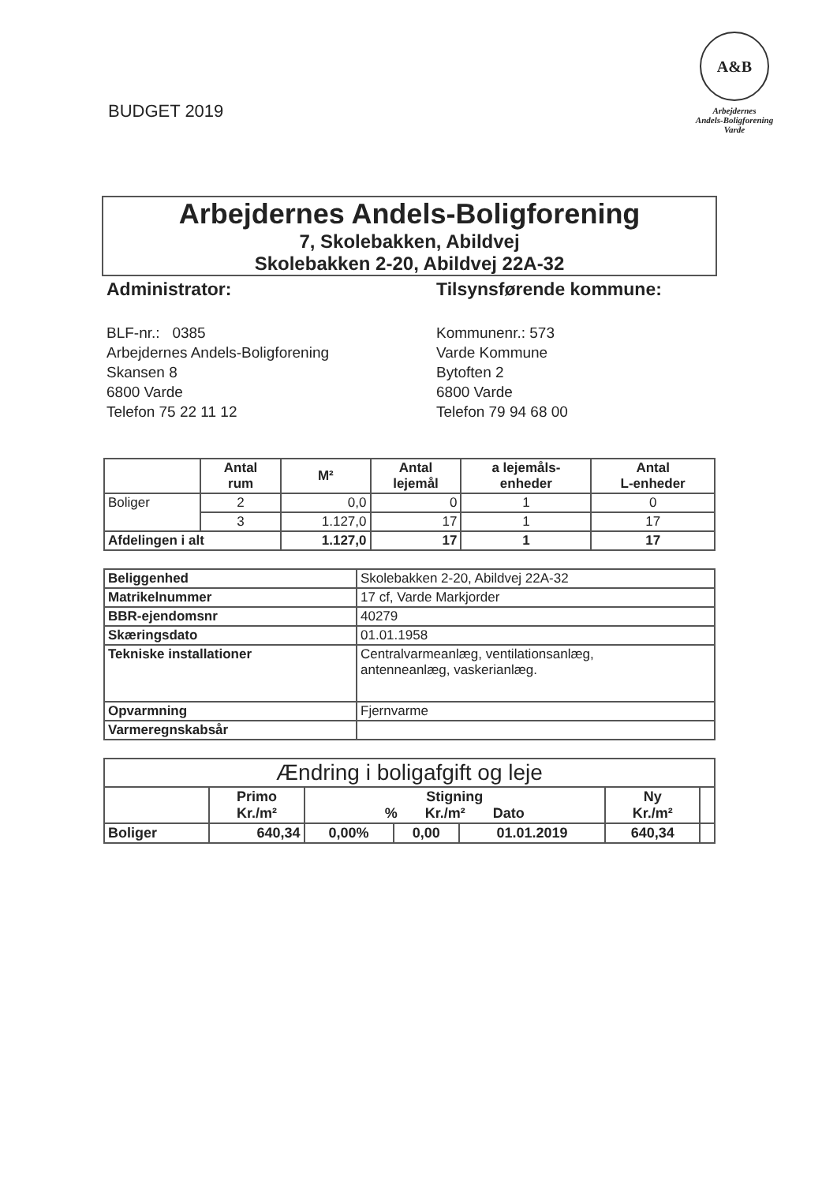BUDGET 2019
A&B
Arbejdernes
Andels-Boligforening
Varde
Arbejdernes Andels-Boligforening
7, Skolebakken, Abildvej
Skolebakken 2-20, Abildvej 22A-32
Administrator:
BLF-nr.: 0385
Arbejdernes Andels-Boligforening
Skansen 8
6800 Varde
Telefon 75 22 11 12
Tilsynsførende kommune:
Kommunenr.: 573
Varde Kommune
Bytoften 2
6800 Varde
Telefon 79 94 68 00
| | Antal rum | M² | Antal lejemål | a lejemåls- enheder | Antal L-enheder |
| --- | --- | --- | --- | --- | --- |
| Boliger | 2 | 0,0 | 0 | 1 | 0 |
| | 3 | 1.127,0 | 17 | 1 | 17 |
| Afdelingen i alt | | 1.127,0 | 17 | 1 | 17 |
| Beliggenhed | Skolebakken 2-20, Abildvej 22A-32 |
| Matrikelnummer | 17 cf, Varde Markjorder |
| BBR-ejendomsnr | 40279 |
| Skæringsdato | 01.01.1958 |
| Tekniske installationer | Centralvarmeanlæg, ventilationsanlæg, antenneanlæg, vaskerianlæg. |
| Opvarmning | Fjernvarme |
| Varmeregnskabsår | |
| Ændring i boligafgift og leje | | | | | | |
| | Primo Kr./m² | Stigning % Kr./m² Dato | | | Ny Kr./m² | |
| Boliger | 640,34 | 0,00% | 0,00 | 01.01.2019 | 640,34 | |